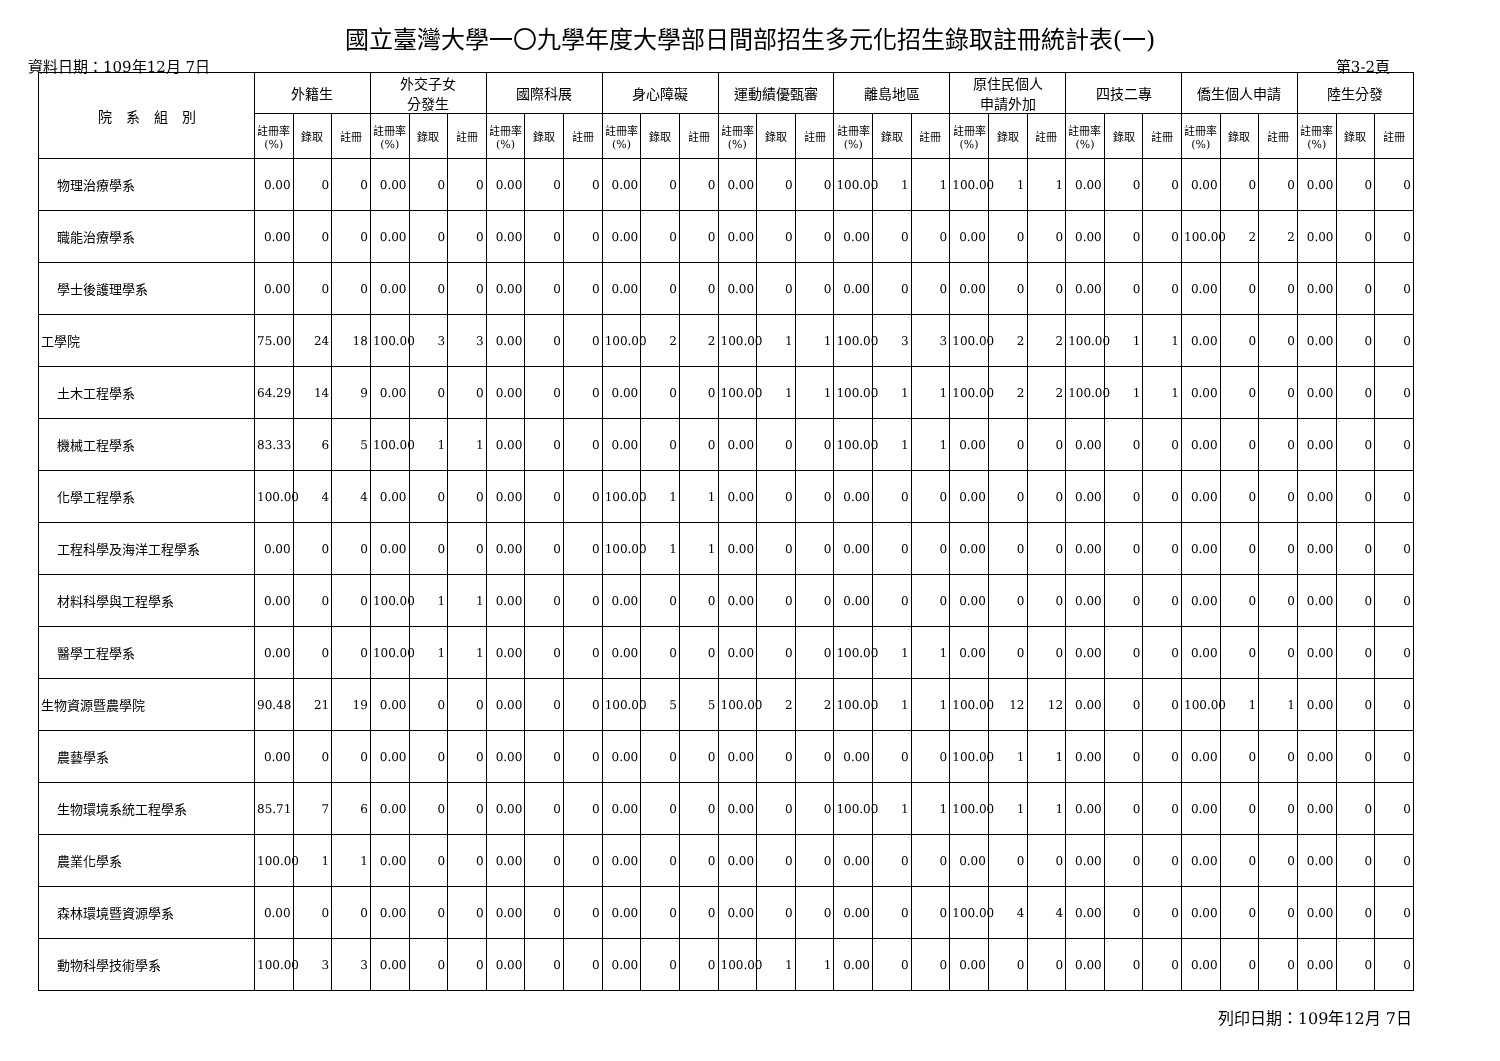國立臺灣大學一〇九學年度大學部日間部招生多元化招生錄取註冊統計表(一)
資料日期：109年12月 7日 第3-2頁
| 院 系 組 別 | 外籍生 | | | 外交子女 分發生 | | | 國際科展 | | | 身心障礙 | | | 運動績優甄審 | | | 離島地區 | | | 原住民個人 申請外加 | | | 四技二專 | | | 僑生個人申請 | | | 陸生分發 | | |
| --- | --- | --- | --- | --- | --- | --- | --- | --- | --- | --- | --- | --- | --- | --- | --- | --- | --- | --- | --- | --- | --- | --- | --- | --- | --- | --- | --- | --- | --- | --- |
| | 註冊率(%) | 錄取 | 註冊 | 註冊率(%) | 錄取 | 註冊 | 註冊率(%) | 錄取 | 註冊 | 註冊率(%) | 錄取 | 註冊 | 註冊率(%) | 錄取 | 註冊 | 註冊率(%) | 錄取 | 註冊 | 註冊率(%) | 錄取 | 註冊 | 註冊率(%) | 錄取 | 註冊 | 註冊率(%) | 錄取 | 註冊 | 註冊率(%) | 錄取 | 註冊 |
| 物理治療學系 | 0.00 | 0 | 0 | 0.00 | 0 | 0 | 0.00 | 0 | 0 | 0.00 | 0 | 0 | 0.00 | 0 | 0 | 100.00 | 1 | 1 | 100.00 | 1 | 1 | 0.00 | 0 | 0 | 0.00 | 0 | 0 | 0.00 | 0 | 0 |
| 職能治療學系 | 0.00 | 0 | 0 | 0.00 | 0 | 0 | 0.00 | 0 | 0 | 0.00 | 0 | 0 | 0.00 | 0 | 0 | 0.00 | 0 | 0 | 0.00 | 0 | 0 | 0.00 | 0 | 0 | 100.00 | 2 | 2 | 0.00 | 0 | 0 |
| 學士後護理學系 | 0.00 | 0 | 0 | 0.00 | 0 | 0 | 0.00 | 0 | 0 | 0.00 | 0 | 0 | 0.00 | 0 | 0 | 0.00 | 0 | 0 | 0.00 | 0 | 0 | 0.00 | 0 | 0 | 0.00 | 0 | 0 | 0.00 | 0 | 0 |
| 工學院 | 75.00 | 24 | 18 | 100.00 | 3 | 3 | 0.00 | 0 | 0 | 100.00 | 2 | 2 | 100.00 | 1 | 1 | 100.00 | 3 | 3 | 100.00 | 2 | 2 | 100.00 | 1 | 1 | 0.00 | 0 | 0 | 0.00 | 0 | 0 |
| 土木工程學系 | 64.29 | 14 | 9 | 0.00 | 0 | 0 | 0.00 | 0 | 0 | 0.00 | 0 | 0 | 100.00 | 1 | 1 | 100.00 | 1 | 1 | 100.00 | 2 | 2 | 100.00 | 1 | 1 | 0.00 | 0 | 0 | 0.00 | 0 | 0 |
| 機械工程學系 | 83.33 | 6 | 5 | 100.00 | 1 | 1 | 0.00 | 0 | 0 | 0.00 | 0 | 0 | 0.00 | 0 | 0 | 100.00 | 1 | 1 | 0.00 | 0 | 0 | 0.00 | 0 | 0 | 0.00 | 0 | 0 | 0.00 | 0 | 0 |
| 化學工程學系 | 100.00 | 4 | 4 | 0.00 | 0 | 0 | 0.00 | 0 | 0 | 100.00 | 1 | 1 | 0.00 | 0 | 0 | 0.00 | 0 | 0 | 0.00 | 0 | 0 | 0.00 | 0 | 0 | 0.00 | 0 | 0 | 0.00 | 0 | 0 |
| 工程科學及海洋工程學系 | 0.00 | 0 | 0 | 0.00 | 0 | 0 | 0.00 | 0 | 0 | 100.00 | 1 | 1 | 0.00 | 0 | 0 | 0.00 | 0 | 0 | 0.00 | 0 | 0 | 0.00 | 0 | 0 | 0.00 | 0 | 0 | 0.00 | 0 | 0 |
| 材料科學與工程學系 | 0.00 | 0 | 0 | 100.00 | 1 | 1 | 0.00 | 0 | 0 | 0.00 | 0 | 0 | 0.00 | 0 | 0 | 0.00 | 0 | 0 | 0.00 | 0 | 0 | 0.00 | 0 | 0 | 0.00 | 0 | 0 | 0.00 | 0 | 0 |
| 醫學工程學系 | 0.00 | 0 | 0 | 100.00 | 1 | 1 | 0.00 | 0 | 0 | 0.00 | 0 | 0 | 0.00 | 0 | 0 | 100.00 | 1 | 1 | 0.00 | 0 | 0 | 0.00 | 0 | 0 | 0.00 | 0 | 0 | 0.00 | 0 | 0 |
| 生物資源暨農學院 | 90.48 | 21 | 19 | 0.00 | 0 | 0 | 0.00 | 0 | 0 | 100.00 | 5 | 5 | 100.00 | 2 | 2 | 100.00 | 1 | 1 | 100.00 | 12 | 12 | 0.00 | 0 | 0 | 100.00 | 1 | 1 | 0.00 | 0 | 0 |
| 農藝學系 | 0.00 | 0 | 0 | 0.00 | 0 | 0 | 0.00 | 0 | 0 | 0.00 | 0 | 0 | 0.00 | 0 | 0 | 0.00 | 0 | 0 | 100.00 | 1 | 1 | 0.00 | 0 | 0 | 0.00 | 0 | 0 | 0.00 | 0 | 0 |
| 生物環境系統工程學系 | 85.71 | 7 | 6 | 0.00 | 0 | 0 | 0.00 | 0 | 0 | 0.00 | 0 | 0 | 0.00 | 0 | 0 | 100.00 | 1 | 1 | 100.00 | 1 | 1 | 0.00 | 0 | 0 | 0.00 | 0 | 0 | 0.00 | 0 | 0 |
| 農業化學系 | 100.00 | 1 | 1 | 0.00 | 0 | 0 | 0.00 | 0 | 0 | 0.00 | 0 | 0 | 0.00 | 0 | 0 | 0.00 | 0 | 0 | 0.00 | 0 | 0 | 0.00 | 0 | 0 | 0.00 | 0 | 0 | 0.00 | 0 | 0 |
| 森林環境暨資源學系 | 0.00 | 0 | 0 | 0.00 | 0 | 0 | 0.00 | 0 | 0 | 0.00 | 0 | 0 | 0.00 | 0 | 0 | 0.00 | 0 | 0 | 100.00 | 4 | 4 | 0.00 | 0 | 0 | 0.00 | 0 | 0 | 0.00 | 0 | 0 |
| 動物科學技術學系 | 100.00 | 3 | 3 | 0.00 | 0 | 0 | 0.00 | 0 | 0 | 0.00 | 0 | 0 | 100.00 | 1 | 1 | 0.00 | 0 | 0 | 0.00 | 0 | 0 | 0.00 | 0 | 0 | 0.00 | 0 | 0 | 0.00 | 0 | 0 |
列印日期：109年12月 7日